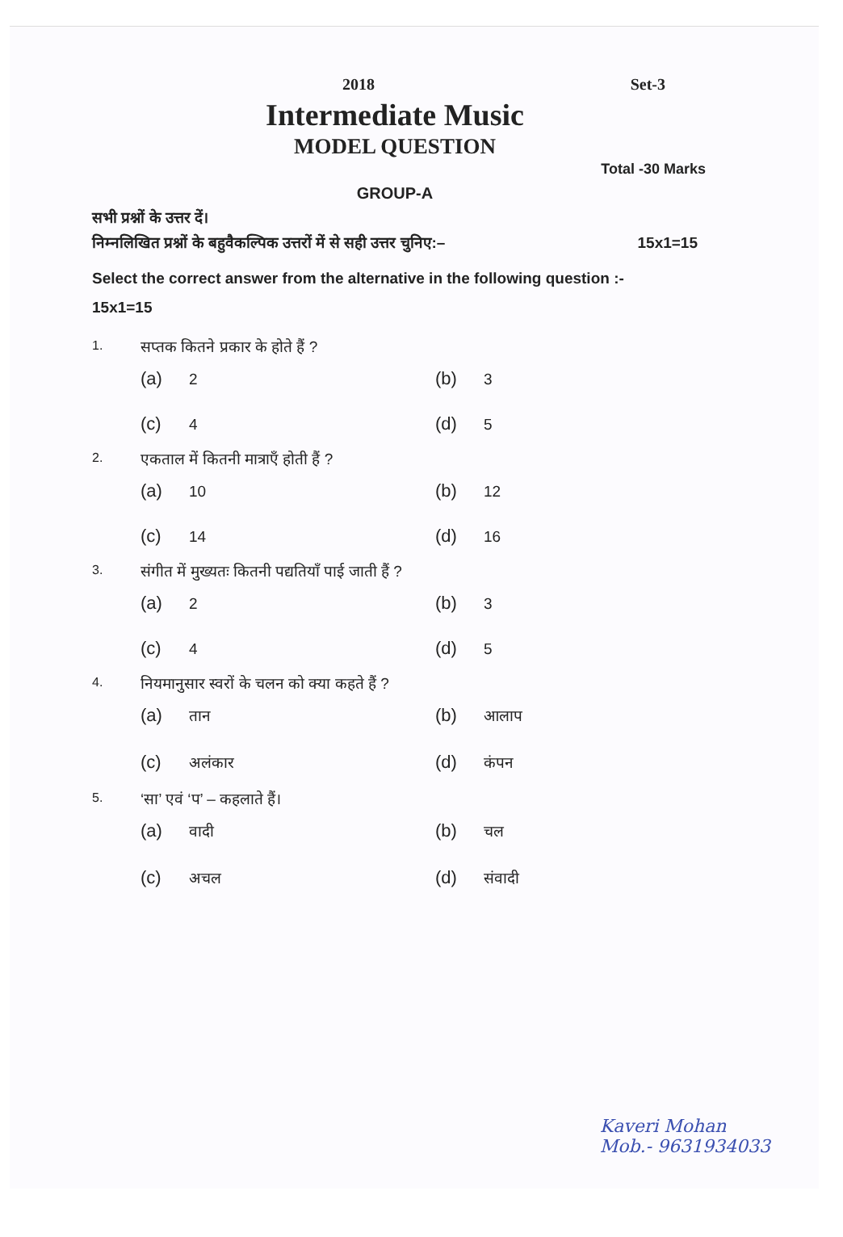2018 Set-3
Intermediate Music
MODEL QUESTION
Total -30 Marks
GROUP-A
सभी प्रश्नों के उत्तर दें।
निम्नलिखित प्रश्नों के बहुवैकल्पिक उत्तरों में से सही उत्तर चुनिए:– 15x1=15
Select the correct answer from the alternative in the following question :-
15x1=15
1. सप्तक कितने प्रकार के होते हैं ?
(a) 2
(b) 3
(c) 4
(d) 5
2. एकताल में कितनी मात्राएँ होती हैं ?
(a) 10
(b) 12
(c) 14
(d) 16
3. संगीत में मुख्यतः कितनी पद्यतियाँ पाई जाती हैं ?
(a) 2
(b) 3
(c) 4
(d) 5
4. नियमानुसार स्वरों के चलन को क्या कहते हैं ?
(a) तान
(b) आलाप
(c) अलंकार
(d) कंपन
5. ‘सा’ एवं ‘प’ – कहलाते हैं।
(a) वादी
(b) चल
(c) अचल
(d) संवादी
Kaveri Mohan
Mob.- 9631934033